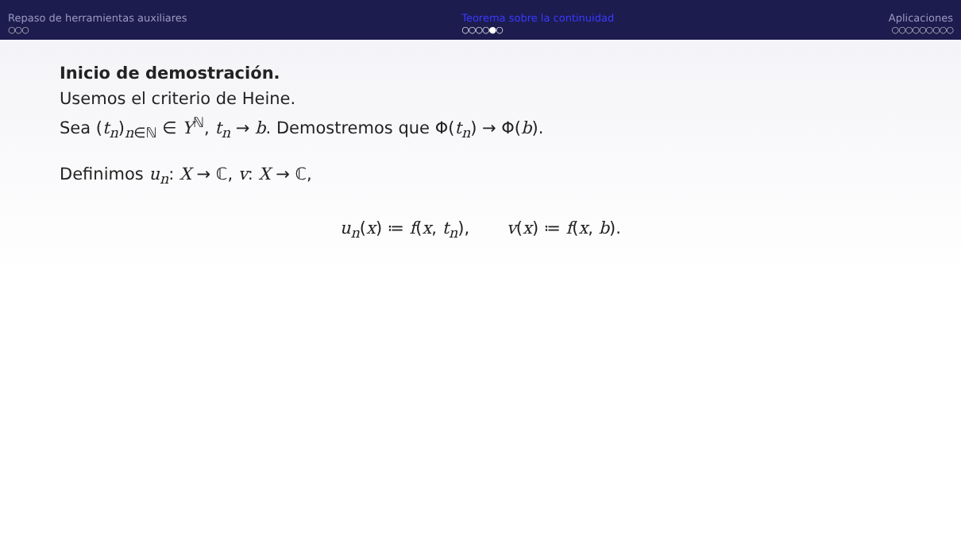Repaso de herramientas auxiliares
○○○
Teorema sobre la continuidad
○○○○●○
Aplicaciones
○○○○○○○○○
Inicio de demostración.
Usemos el criterio de Heine.
Sea (t<sub>n</sub>)<sub>n∈ℕ</sub> ∈ Y<sup>ℕ</sup>, t<sub>n</sub> → b. Demostremos que Φ(t<sub>n</sub>) → Φ(b).
Definimos u<sub>n</sub>: X → ℂ, v: X → ℂ,
u<sub>n</sub>(x) ≔ f(x, t<sub>n</sub>), v(x) ≔ f(x, b).